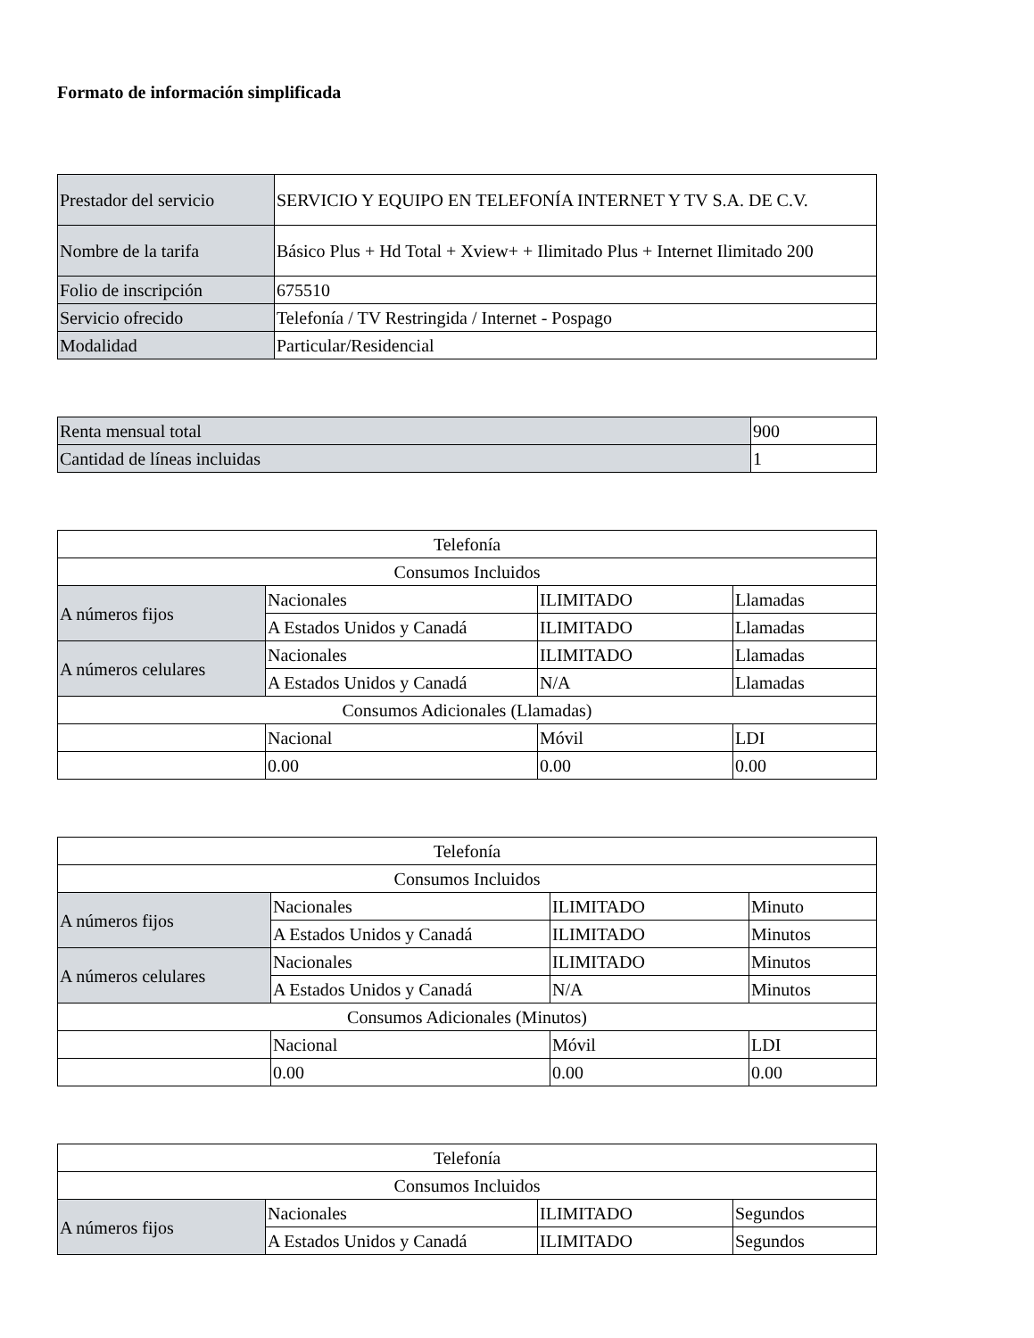Formato de información simplificada
| Prestador del servicio | SERVICIO Y EQUIPO EN TELEFONÍA INTERNET Y TV S.A. DE C.V. |
| Nombre de la tarifa | Básico Plus + Hd Total + Xview+ + Ilimitado Plus + Internet Ilimitado 200 |
| Folio de inscripción | 675510 |
| Servicio ofrecido | Telefonía / TV Restringida / Internet - Pospago |
| Modalidad | Particular/Residencial |
| Renta mensual total | 900 |
| Cantidad de líneas incluidas | 1 |
| Telefonía | | | |
| Consumos Incluidos | | | |
| A números fijos | Nacionales | ILIMITADO | Llamadas |
| | A Estados Unidos y Canadá | ILIMITADO | Llamadas |
| A números celulares | Nacionales | ILIMITADO | Llamadas |
| | A Estados Unidos y Canadá | N/A | Llamadas |
| Consumos Adicionales (Llamadas) | | | |
| | Nacional | Móvil | LDI |
| | 0.00 | 0.00 | 0.00 |
| Telefonía | | | |
| Consumos Incluidos | | | |
| A números fijos | Nacionales | ILIMITADO | Minuto |
| | A Estados Unidos y Canadá | ILIMITADO | Minutos |
| A números celulares | Nacionales | ILIMITADO | Minutos |
| | A Estados Unidos y Canadá | N/A | Minutos |
| Consumos Adicionales (Minutos) | | | |
| | Nacional | Móvil | LDI |
| | 0.00 | 0.00 | 0.00 |
| Telefonía | | | |
| Consumos Incluidos | | | |
| A números fijos | Nacionales | ILIMITADO | Segundos |
| | A Estados Unidos y Canadá | ILIMITADO | Segundos |